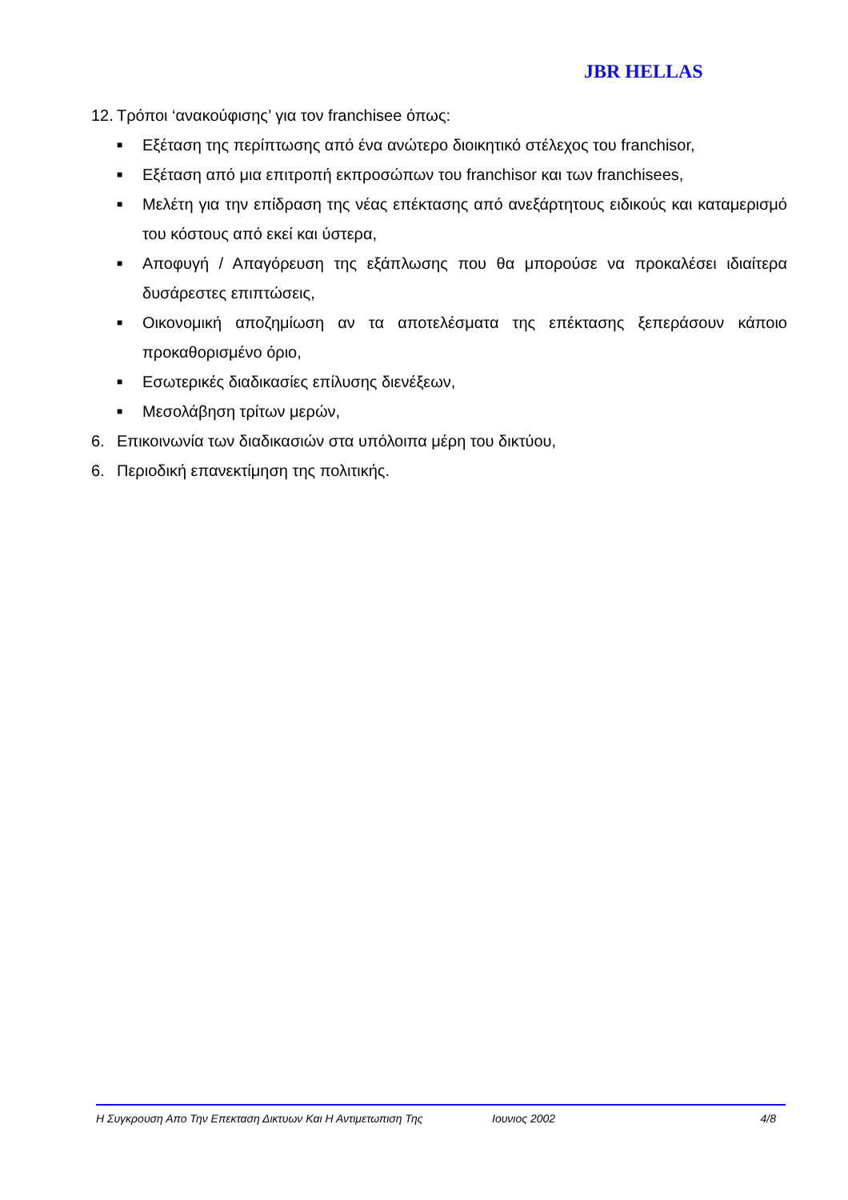JBR HELLAS
12.
Τρόποι ‘ανακούφισης’ για τον franchisee όπως:
■
Εξέταση της περίπτωσης από ένα ανώτερο διοικητικό στέλεχος του franchisor,
■
Εξέταση από μια επιτροπή εκπροσώπων του franchisor και των franchisees,
■
Μελέτη για την επίδραση της νέας επέκτασης από ανεξάρτητους ειδικούς και καταμερισμό του κόστους από εκεί και ύστερα,
■
Αποφυγή / Απαγόρευση της εξάπλωσης που θα μπορούσε να προκαλέσει ιδιαίτερα δυσάρεστες επιπτώσεις,
■
Οικονομική αποζημίωση αν τα αποτελέσματα της επέκτασης ξεπεράσουν κάποιο προκαθορισμένο όριο,
■
Εσωτερικές διαδικασίες επίλυσης διενέξεων,
■
Μεσολάβηση τρίτων μερών,
6. Επικοινωνία των διαδικασιών στα υπόλοιπα μέρη του δικτύου,
6. Περιοδική επανεκτίμηση της πολιτικής.
Η Συγκρουση Απο Την Επεκταση Δικτυων Και Η Αντιμετωπιση Της Ιουνιος 2002 4/8